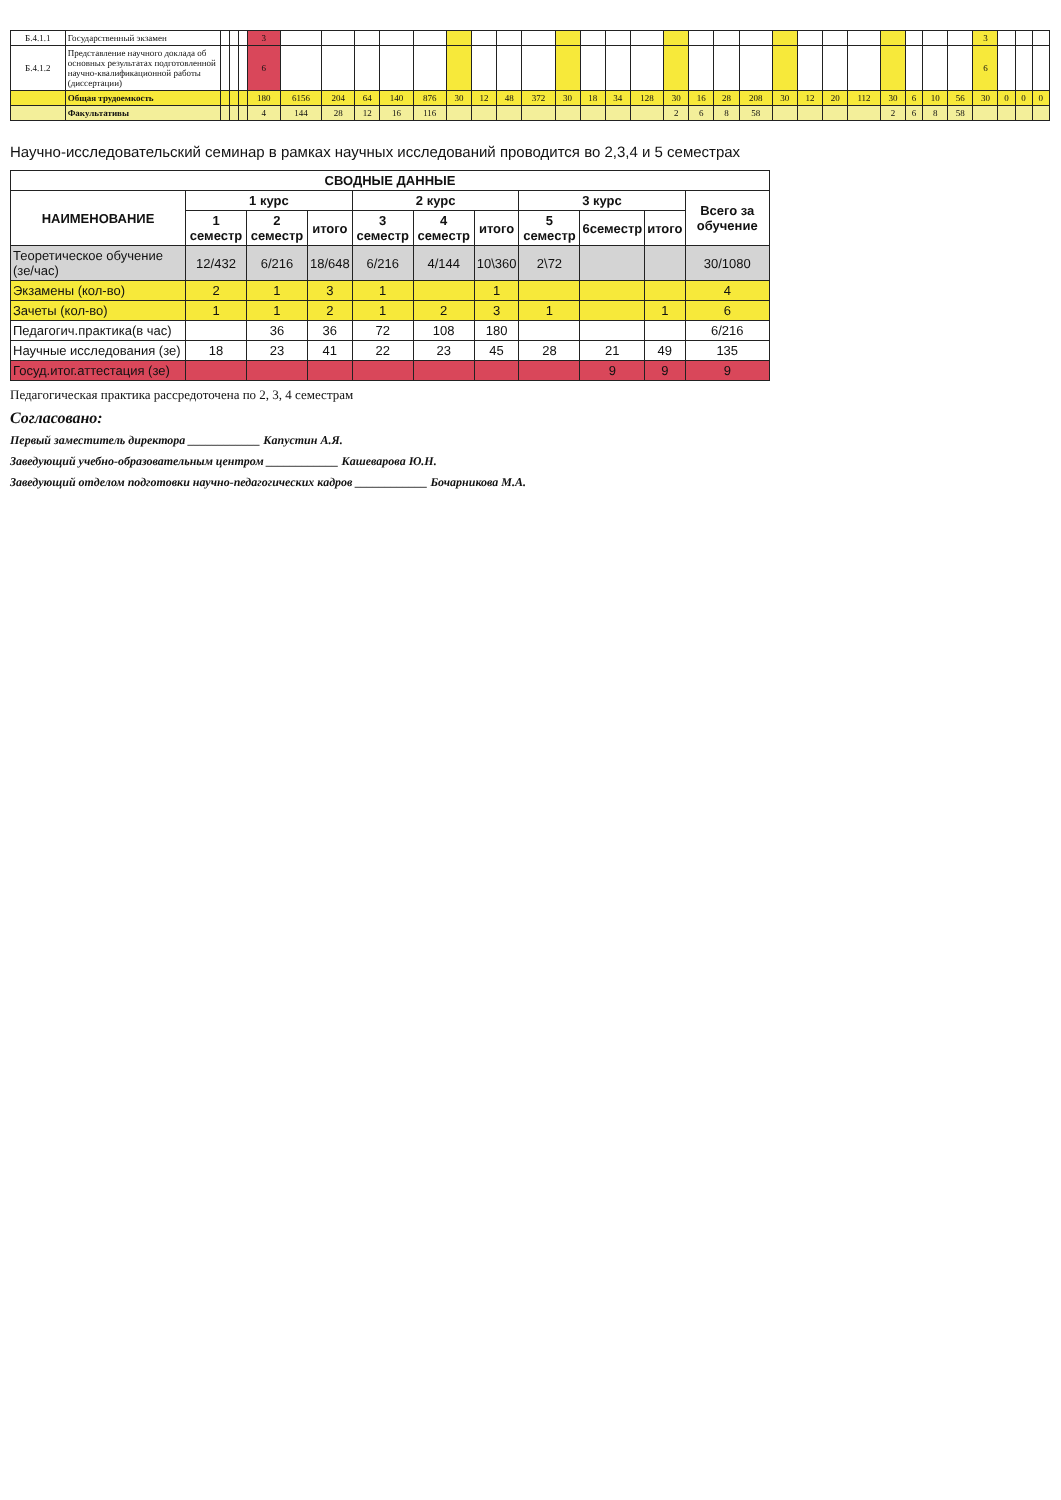| Б.4.1.1 | Государственный экзамен | | | | 3 | | | | | | | | | | | | | | | | | | | | | | | | | | 3 | | | |
| Б.4.1.2 | Представление научного доклада об основных результатах подготовленной научно-квалификационной работы (диссертации) | | | | 6 | | | | | | | | | | | | | | | | | | | | | | | | | | 6 | | | |
| | Общая трудоемкость | | | | 180 | 6156 | 204 | 64 | 140 | 876 | 30 | 12 | 48 | 372 | 30 | 18 | 34 | 128 | 30 | 16 | 28 | 208 | 30 | 12 | 20 | 112 | 30 | 6 | 10 | 56 | 30 | 0 | 0 | 0 |
| | Факультативы | | | | 4 | 144 | 28 | 12 | 16 | 116 | | | | | | | | | 2 | 6 | 8 | 58 | | | | | 2 | 6 | 8 | 58 | | | | |
Научно-исследовательский семинар в рамках научных исследований проводится во 2,3,4 и 5 семестрах
| СВОДНЫЕ ДАННЫЕ | | | | | | | | | | |
| --- | --- | --- | --- | --- | --- | --- | --- | --- | --- | --- |
| НАИМЕНОВАНИЕ | 1 курс | | | 2 курс | | | 3 курс | | | Всего за обучение |
| | 1 семестр | 2 семестр | итого | 3 семестр | 4 семестр | итого | 5 семестр | 6семестр | итого | |
| Теоретическое обучение (зе/час) | 12/432 | 6/216 | 18/648 | 6/216 | 4/144 | 10\360 | 2\72 | | | 30/1080 |
| Экзамены (кол-во) | 2 | 1 | 3 | 1 | | 1 | | | | 4 |
| Зачеты (кол-во) | 1 | 1 | 2 | 1 | 2 | 3 | 1 | | 1 | 6 |
| Педагогич.практика(в час) | | 36 | 36 | 72 | 108 | 180 | | | | 6/216 |
| Научные исследования (зе) | 18 | 23 | 41 | 22 | 23 | 45 | 28 | 21 | 49 | 135 |
| Госуд.итог.аттестация (зе) | | | | | | | | 9 | 9 | 9 |
Педагогическая практика рассредоточена по 2, 3, 4 семестрам
Согласовано:
Первый заместитель директора ____________ Капустин А.Я.
Заведующий учебно-образовательным центром ____________ Кашеварова Ю.Н.
Заведующий отделом подготовки научно-педагогических кадров ____________ Бочарникова М.А.